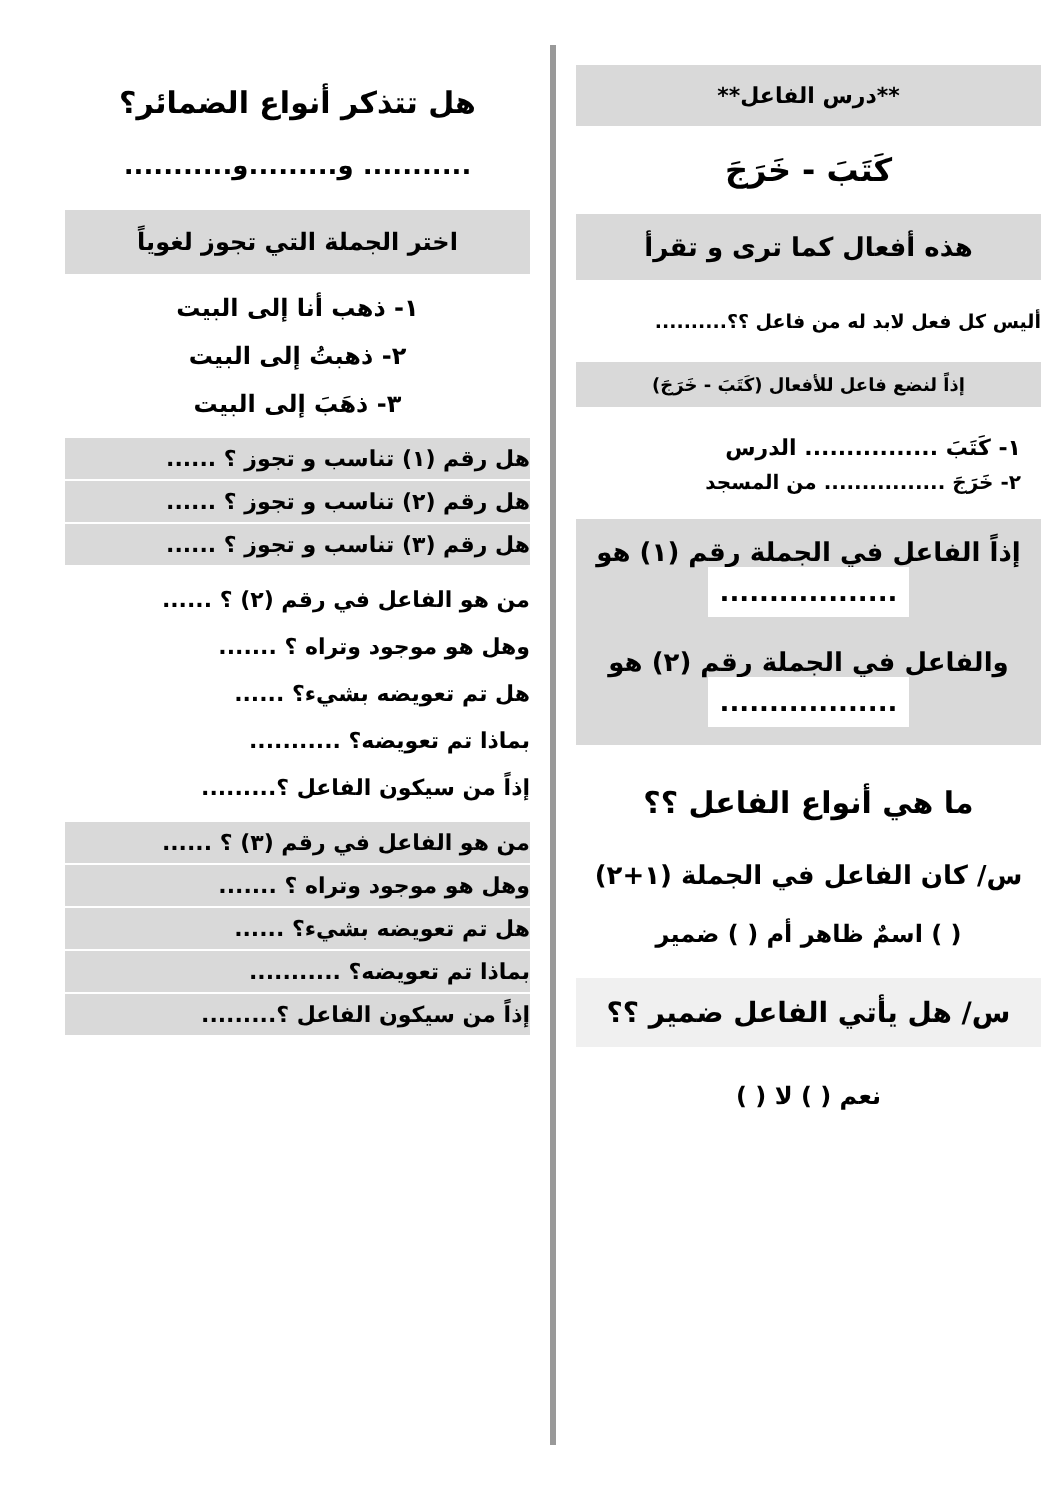**درس الفاعل**
كَتَبَ - خَرَجَ
هذه أفعال كما ترى و تقرأ
أليس كل فعل لابد له من فاعل ؟؟..........
إذاً لنضع فاعل للأفعال (كَتَبَ - خَرَجَ)
١- كَتَبَ ................ الدرس
٢- خَرَجَ ................ من المسجد
إذاً الفاعل في الجملة رقم (١) هو
..................
والفاعل في الجملة رقم (٢) هو
..................
ما هي أنواع الفاعل ؟؟
س/ كان الفاعل في الجملة (١+٢)
( ) اسمٌ ظاهر أم ( ) ضمير
س/ هل يأتي الفاعل ضمير ؟؟
نعم ( ) لا ( )
هل تتذكر أنواع الضمائر؟
........... و.........و...........
اختر الجملة التي تجوز لغوياً
١- ذهب أنا إلى البيت
٢- ذهبتُ إلى البيت
٣- ذهَبَ إلى البيت
هل رقم (١) تناسب و تجوز ؟ ......
هل رقم (٢) تناسب و تجوز ؟ ......
هل رقم (٣) تناسب و تجوز ؟ ......
من هو الفاعل في رقم (٢) ؟ ......
وهل هو موجود وتراه ؟ .......
هل تم تعويضه بشيء؟ ......
بماذا تم تعويضه؟ ...........
إذاً من سيكون الفاعل ؟.........
من هو الفاعل في رقم (٣) ؟ ......
وهل هو موجود وتراه ؟ .......
هل تم تعويضه بشيء؟ ......
بماذا تم تعويضه؟ ...........
إذاً من سيكون الفاعل ؟.........